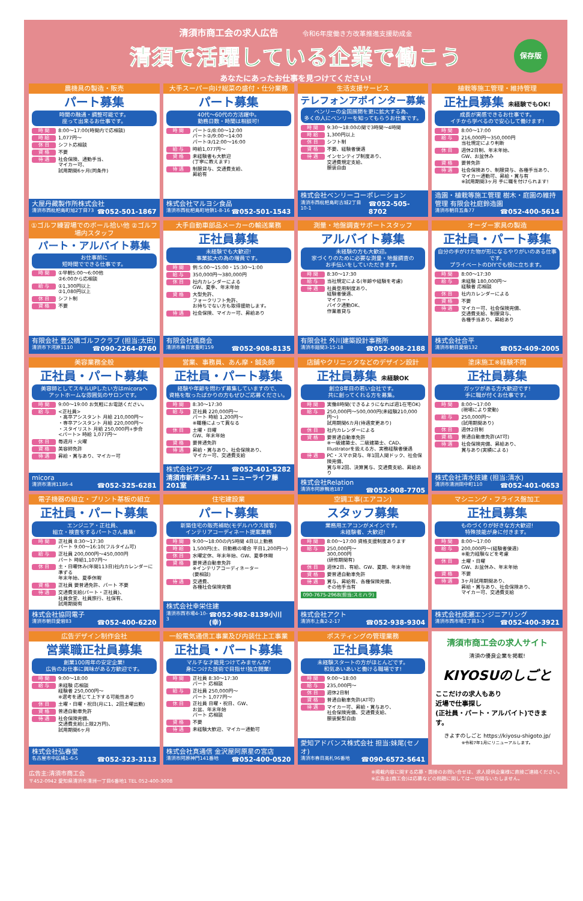清須市商工会の求人広告 令和6年度働き方改革推進支援助成金
清須で活躍している企業で働こう
あなたにあったお仕事を見つけてください!
保存版
農機具の製造・販売
パート募集
時間の融通・調整可能です。
座って出来るお仕事です。
時 間 8:00〜17:00(時間内で応相談)
時 給 1,077円〜
休 日 シフト応相談
資 格 不要
待 遇 社会保険、通勤手当、
マイカー可、
試用期間6ヶ月(同条件)
大屋丹藏製作所株式会社
清須市西枇杷島町旭2丁目73 ☎052-501-1867
大手スーパー向け総菜の盛付・仕分業務
パート募集
40代〜60代の方活躍中。
勤務日数・時間は相談可!
時 間 パート①/8:00〜12:00
パート②/9:00〜14:00
パート③/12:00〜16:00
給 与 時給1,077円〜
資 格 未経験者も大歓迎
(丁寧に教えます)
待 遇 制服貸与、交通費支給、
昇給有
株式会社マルヨシ食品
清須市西枇杷島町地領1-8-16 ☎052-501-1543
生活支援サービス
テレフォンアポインター募集
ベンリーの全国展開を更に拡大する為、
多くの人にベンリーを知ってもらうお仕事です。
時 間 9:30〜18:00の間で3時間〜4時間
時 給 1,300円以上
休 日 シフト制
資 格 不要、経験者優遇
待 遇 インセンティブ制度あり、
交通費規定支給、
服装自由
株式会社ベンリーコーポレーション
清須市西枇杷島町古城2丁目10-1 ☎052-505-8702
植栽等施工管理・維持管理
正社員募集 未経験でもOK!
成長が実感できるお仕事です。
イチから学べるので安心して働けます!
時 間 8:00〜17:00
給 与 216,000円〜350,000円
当社規定により判断
休 日 週休2日制、年末年始、
GW、お盆休み
資 格 要普免許
待 遇 社会保険あり、制服貸与、各種手当あり、
マイカー通勤可、昇給・賞与有
※試用期間3ヶ月 手に職を付けられます!
造園・植栽等施工管理 樹木・庭園の維持管理 有限会社庭鈴造園
清須市朝日五条77 ☎052-400-5614
①ゴルフ練習場でのボール拾い他 ②ゴルフ場内スタッフ
パート・アルバイト募集
お仕事前に
短時間でできる仕事です。
時 間 ①早朝5:00〜6:00他
②6:00から応相談
給 与 ①1,300円以上
②1,080円以上
休 日 シフト制
資 格 不要
有限会社 豊公橋ゴルフクラブ (担当:太田)
清須市下河原1110 ☎090-2264-8760
大手自動車部品メーカーの輸送業務
正社員募集
未経験でも大歓迎!
事業拡大の為の増員です。
時 間 例:5:00〜15:00・15:30〜1:00
給 与 350,000円〜380,000円
休 日 社内カレンダーによる
GW、夏季、年末年始
資 格 大型免許、
フォークリフト免許、
お持ちでない方も取得援助します。
待 遇 社会保険、マイカー可、昇給あり
有限会社楓商会
清須市春日宮重町159 ☎052-908-8135
測量・地盤調査サポートスタッフ
アルバイト募集
未経験の方も大歓迎。
家づくりのために必要な測量・地盤調査の
お手伝いをしていただきます。
時 間 8:30〜17:30
給 与 当社規定による(年齢や経験を考慮)
待 遇 社員登用制度あり、
経験者優遇、
マイカー・
バイク通勤OK、
作業着貸与
有限会社 外川建築設計事務所
清須市廻間3-15-18 ☎052-908-2188
オーダー家具の製造
正社員・パート募集
自分の手がけた物が形になるやりがいのある仕事です。
プライベートのDIYでも役に立ちます。
時 間 8:00〜17:30
給 与 未経験 180,000円〜
経験者 応相談
休 日 社内カレンダーによる
資 格 不要
待 遇 マイカー可、社会保険完備、
交通費支給、制服貸与、
各種手当あり、昇給あり
株式会社合平
清須市朝日愛宕132 ☎052-409-2005
美容業務全般
正社員・パート募集
美容師としてスキルUPしたい方はmicoraへ
アットホームな雰囲気のサロンです。
時 間 9:00〜19:00 お気軽にお電話ください。
給 与 <正社員>
・高卒アシスタント 月給 210,000円〜
・専卒アシスタント 月給 220,000円〜
・スタイリスト 月給 250,000円+歩合
<パート> 時給 1,077円〜
休 日 毎週月・火曜
資 格 美容師免許
待 遇 昇給・賞与あり、マイカー可
micora
清須市清洲1186-4 ☎052-325-6281
営業、事務員、あん摩・鍼灸師
正社員・パート募集
経験や年齢を問わず募集していますので、
資格を取ったばかりの方もぜひご応募ください。
時 間 8:30〜17:30
給 与 正社員 220,000円〜
パート 時給 1,200円〜
※職種によって異なる
休 日 土曜・日曜
GW、年末年始
資 格 要普通免許
待 遇 昇給・賞与あり、社会保険あり、
マイカー可、交通費支給
株式会社ワンダ ☎052-401-5282
清須市新清洲3-7-11 ニューライフ藤201室
店舗やクリニックなどのデザイン設計
正社員募集 未経験OK
創立8年目の若い会社です。
共に創ってくれる方を募集。
時 間 実働8時間(できるようになれば週1在宅OK)
給 与 250,000円〜500,000円(未経験210,000円〜)
試用期間6カ月(待遇変更あり)
休 日 社内カレンダーによる
資 格 要普通自動車免許
※一級建築士、二級建築士、CAD、
Illustratorを扱える方、実務経験者優遇
待 遇 PC・スマホ貸与、年1回人間ドック、社会保険完備、
賞与年2回、決算賞与、交通費支給、昇給あり
株式会社Relation
清須市阿原鴨池187 ☎052-908-7705
塗床施工※経験不問
正社員募集
ガッツがある方大歓迎です!
手に職が付くお仕事です。
時 間 8:00〜17:00
(現場により変動)
給 与 250,000円〜
(試用期間あり)
休 日 週休2日制
資 格 普通自動車免許(AT可)
待 遇 社会保険完備、昇給あり、
賞与あり(実績による)
株式会社清水技建 (担当:清水)
清須市清洲田中町110 ☎052-401-0653
電子機器の組立・プリント基板の組立
正社員・パート募集
エンジニア・正社員、
組立・検査をするパートさん募集!
時 間 正社員 8:30〜17:30
パート 9:00〜16:10(フルタイム可)
給 与 正社員 200,000円〜450,000円
パート 時給1,107円〜
休 日 土・日曜休み(年間113日)社内カレンダーに準ずる
年末年始、夏季休暇
資 格 正社員 要普通免許、パート 不要
待 遇 交通費支給(パート・正社員)、
社員食堂、社員旅行、社保有、
試用期間有
株式会社協同電子
清須市朝日愛宕83 ☎052-400-6220
住宅建設業
パート募集
新築住宅の販売補助(モデルハウス接客)
インテリアコーディネート提案業務
時 間 9:00〜18:00の内5時間 4日以上勤務
時 給 1,500円(土、日勤務の場合 平日1,200円〜)
休 日 水曜定休、年末年始、GW、夏季休暇
資 格 要普通自動車免許
※インテリアコーディネーター
(要相談)
待 遇 交通費、
各種社会保険完備
株式会社幸栄住建
清須市西市場4-10-3 ☎052-982-8139小川(幸)
空調工事(エアコン)
スタッフ募集
業務用エアコンがメインです。
未経験者、大歓迎!
時 間 8:00〜17:00 資格支援制度あります
給 与 250,000円〜
300,000円
(研修期間有)
休 日 週休2日、有給、GW、夏期、年末年始
資 格 要普通自動車免許
待 遇 賞与、昇給有、各種保険完備、
その他手当有
090-7675-2968(担当:スミハラ)
株式会社アクト
清須市上条2-2-17 ☎052-938-9304
マシニング・フライス盤加工
正社員募集
ものづくりが好きな方大歓迎!
特殊技能が身に付きます。
時 間 8:00〜17:00
給 与 200,000円〜(経験者優遇)
※能力経験などを考慮
休 日 土曜・日曜
GW、お盆休み、年末年始
資 格 不要
待 遇 3ヶ月試用期間あり、
昇給・賞与あり、社会保険あり、
マイカー可、交通費支給
株式会社成瀬エンジニアリング
清須市西市場1丁目3-3 ☎052-400-3921
広告デザイン制作会社
営業職正社員募集
創業100周年の安定企業!
広告のお仕事に興味がある方歓迎です。
時 間 9:00〜18:00
給 与 未経験 応相談
経験者 250,000円〜
※選考を通じて上下する可能性あり
休 日 土曜・日曜・祝日(月に1、2回土曜出勤)
資 格 普通自動車免許
待 遇 社会保険完備、
交通費支給(上限2万円)、
試用期間6ヶ月
株式会社弘春堂
名古屋市中区橘1-6-5 ☎052-323-3113
一般電気通信工事業及び内装仕上工事業
正社員・パート募集
マルチな才能見つけてみませんか?
身につけた技術で目指せ!独立開業!
時 間 正社員 8:30〜17:30
パート 応相談
給 与 正社員 250,000円〜
パート 1,077円〜
休 日 正社員 日曜・祝日、GW、
お盆、年末年始
パート 応相談
資 格 不要
待 遇 未経験大歓迎、マイカー通勤可
株式会社真通信 金沢屋阿原星の宮店
清須市阿原神門141番地 ☎052-400-0520
ポスティングの管理業務
正社員募集
未経験スタートの方がほとんどです。
和気あいあいと働ける職場です!
時 間 9:00〜18:00
給 与 235,000円〜
休 日 週休2日制
資 格 普通自動車免許(AT可)
待 遇 マイカー可、昇給・賞与あり、
社会保険完備、交通費支給、
服装髪型自由
愛知アドバンス株式会社 担当:妹尾(セノオ)
清須市春日高札96番地 ☎090-6572-5641
清須市商工会の求人サイト
清須の優良企業を掲載!
KIYOSUのしごと
ここだけの求人もあり
近場で仕事探し
(正社員・パート・アルバイト)できます。
きよすのしごと https://kiyosu-shigoto.jp/
※令和7年1月にリニューアルします。
広告主:清須市商工会
〒452-0942 愛知県清須市清洲一丁目6番地1 TEL 052-400-3008
※掲載内容に関する応募・面接のお問い合せは、求人提供企業様に直接ご連絡ください。
※広告主(商工会)は応募などの問題に関しては一切関与いたしません。